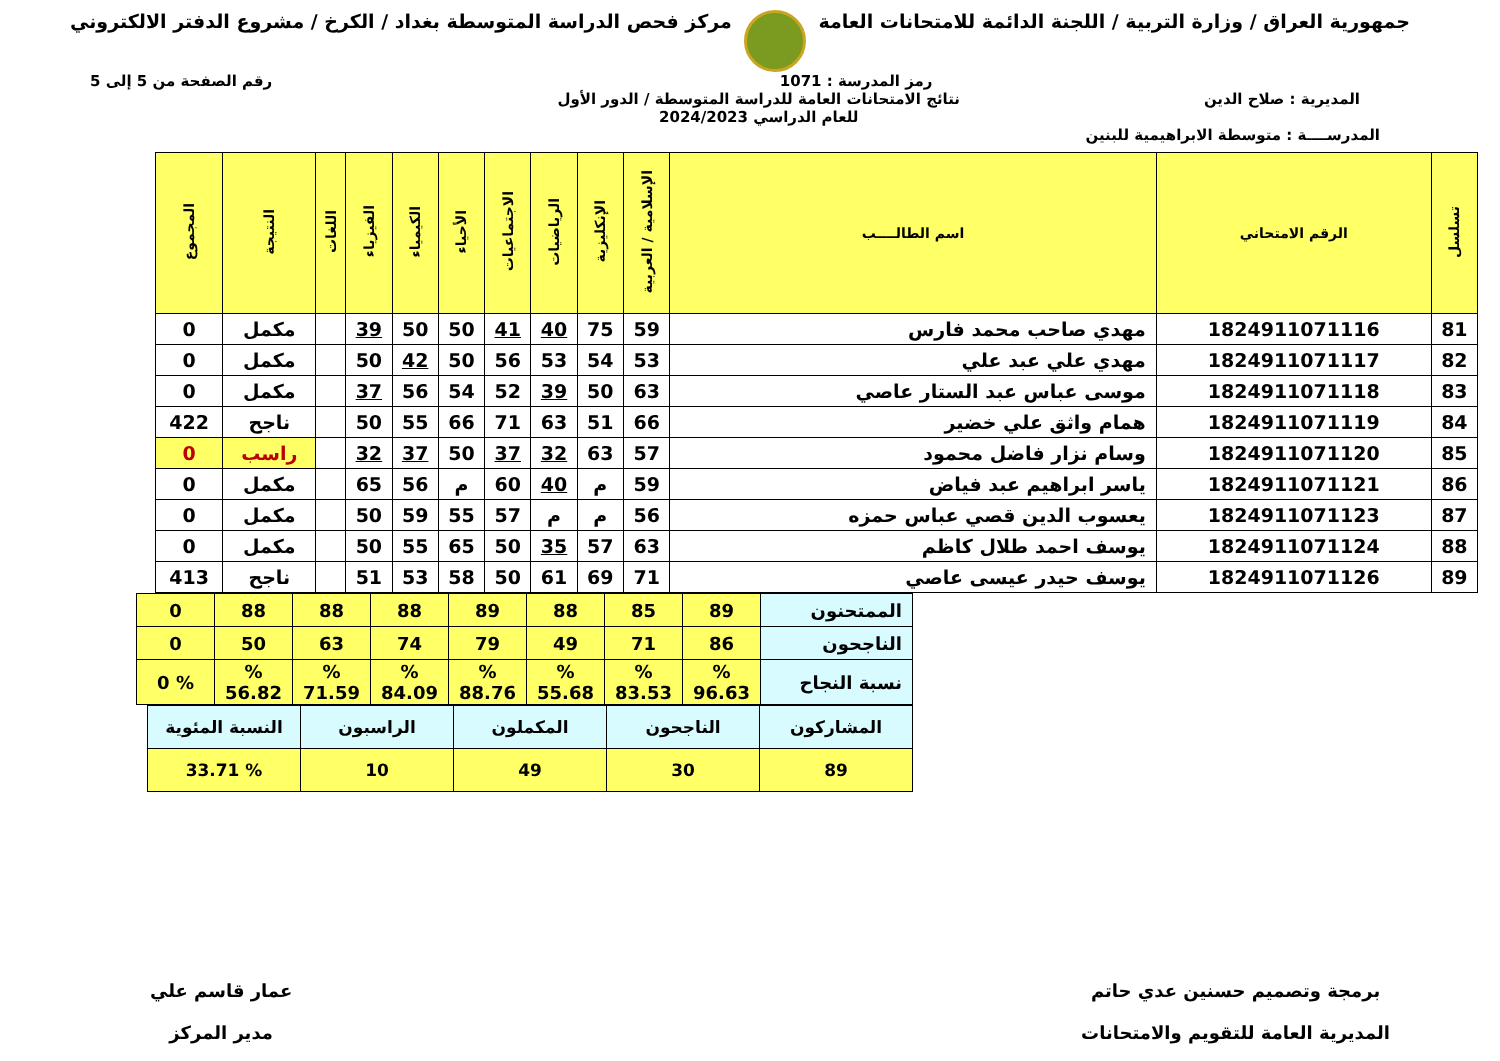جمهورية العراق / وزارة التربية / اللجنة الدائمة للامتحانات العامة
مركز فحص الدراسة المتوسطة بغداد / الكرخ / مشروع الدفتر الالكتروني
رمز المدرسة : 1071 رقم الصفحة من 5 إلى 5
المديرية : صلاح الدين نتائج الامتحانات العامة للدراسة المتوسطة / الدور الأول
للعام الدراسي 2024/2023
المدرســــة : متوسطة الابراهيمية للبنين
| تسلسل | الرقم الامتحاني | اسم الطالــــب | الإسلامية / العربية | الإنكليزية | الرياضيات | الاجتماعيات | الأحياء | الكيمياء | الفيزياء | اللغات | النتيجة | المجموع |
| --- | --- | --- | --- | --- | --- | --- | --- | --- | --- | --- | --- | --- |
| 81 | 1824911071116 | مهدي صاحب محمد فارس | 59 | 75 | 40 | 41 | 50 | 50 | 39 | | مكمل | 0 |
| 82 | 1824911071117 | مهدي علي عبد علي | 53 | 54 | 53 | 56 | 50 | 42 | 50 | | مكمل | 0 |
| 83 | 1824911071118 | موسى عباس عبد الستار عاصي | 63 | 50 | 39 | 52 | 54 | 56 | 37 | | مكمل | 0 |
| 84 | 1824911071119 | همام واثق علي خضير | 66 | 51 | 63 | 71 | 66 | 55 | 50 | | ناجح | 422 |
| 85 | 1824911071120 | وسام نزار فاضل محمود | 57 | 63 | 32 | 37 | 50 | 37 | 32 | | راسب | 0 |
| 86 | 1824911071121 | ياسر ابراهيم عبد فياض | 59 | م | 40 | 60 | م | 56 | 65 | | مكمل | 0 |
| 87 | 1824911071123 | يعسوب الدين قصي عباس حمزه | 56 | م | م | 57 | 55 | 59 | 50 | | مكمل | 0 |
| 88 | 1824911071124 | يوسف احمد طلال كاظم | 63 | 57 | 35 | 50 | 65 | 55 | 50 | | مكمل | 0 |
| 89 | 1824911071126 | يوسف حيدر عيسى عاصي | 71 | 69 | 61 | 50 | 58 | 53 | 51 | | ناجح | 413 |
| الممتحنون | 89 | 85 | 88 | 89 | 88 | 88 | 88 | 0 |
| الناجحون | 86 | 71 | 49 | 79 | 74 | 63 | 50 | 0 |
| نسبة النجاح | % 96.63 | % 83.53 | % 55.68 | % 88.76 | % 84.09 | % 71.59 | % 56.82 | % 0 |
| المشاركون | الناجحون | المكملون | الراسبون | النسبة المئوية |
| 89 | 30 | 49 | 10 | % 33.71 |
برمجة وتصميم حسنين عدي حاتم
المديرية العامة للتقويم والامتحانات
عمار قاسم علي
مدير المركز